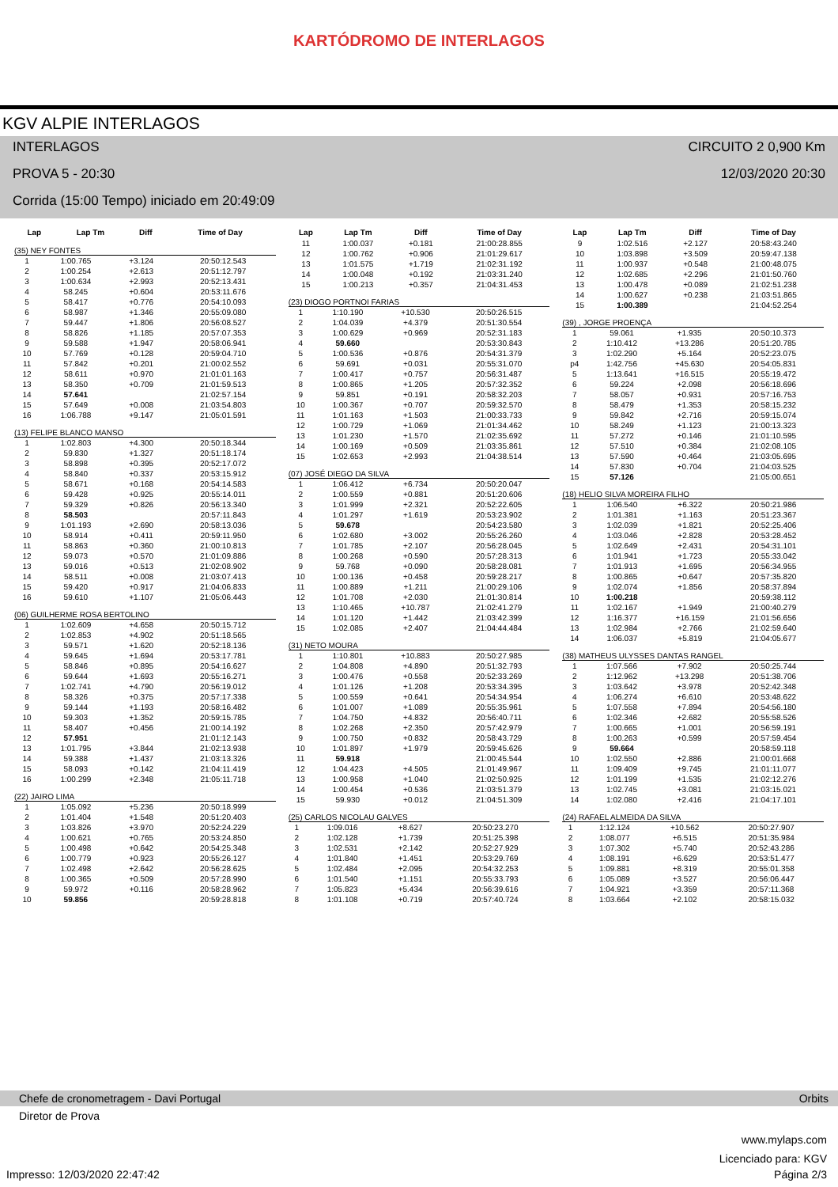KARTÓDROMO DE INTERLAGOS
KGV ALPIE INTERLAGOS
INTERLAGOS CIRCUITO 2 0,900 Km
PROVA 5 - 20:30 12/03/2020 20:30
Corrida (15:00 Tempo) iniciado em 20:49:09
| Lap | Lap Tm | Diff | Time of Day |
| --- | --- | --- | --- |
(35) NEY FONTES
| 1 | 1:00.765 | +3.124 | 20:50:12.543 |
| 2 | 1:00.254 | +2.613 | 20:51:12.797 |
| 3 | 1:00.634 | +2.993 | 20:52:13.431 |
| 4 | 58.245 | +0.604 | 20:53:11.676 |
| 5 | 58.417 | +0.776 | 20:54:10.093 |
| 6 | 58.987 | +1.346 | 20:55:09.080 |
| 7 | 59.447 | +1.806 | 20:56:08.527 |
| 8 | 58.826 | +1.185 | 20:57:07.353 |
| 9 | 59.588 | +1.947 | 20:58:06.941 |
| 10 | 57.769 | +0.128 | 20:59:04.710 |
| 11 | 57.842 | +0.201 | 21:00:02.552 |
| 12 | 58.611 | +0.970 | 21:01:01.163 |
| 13 | 58.350 | +0.709 | 21:01:59.513 |
| 14 | 57.641 | | 21:02:57.154 |
| 15 | 57.649 | +0.008 | 21:03:54.803 |
| 16 | 1:06.788 | +9.147 | 21:05:01.591 |
(13) FELIPE BLANCO MANSO
| 1 | 1:02.803 | +4.300 | 20:50:18.344 |
| 2 | 59.830 | +1.327 | 20:51:18.174 |
| 3 | 58.898 | +0.395 | 20:52:17.072 |
| 4 | 58.840 | +0.337 | 20:53:15.912 |
| 5 | 58.671 | +0.168 | 20:54:14.583 |
| 6 | 59.428 | +0.925 | 20:55:14.011 |
| 7 | 59.329 | +0.826 | 20:56:13.340 |
| 8 | 58.503 | | 20:57:11.843 |
| 9 | 1:01.193 | +2.690 | 20:58:13.036 |
| 10 | 58.914 | +0.411 | 20:59:11.950 |
| 11 | 58.863 | +0.360 | 21:00:10.813 |
| 12 | 59.073 | +0.570 | 21:01:09.886 |
| 13 | 59.016 | +0.513 | 21:02:08.902 |
| 14 | 58.511 | +0.008 | 21:03:07.413 |
| 15 | 59.420 | +0.917 | 21:04:06.833 |
| 16 | 59.610 | +1.107 | 21:05:06.443 |
(06) GUILHERME ROSA BERTOLINO
| 1 | 1:02.609 | +4.658 | 20:50:15.712 |
| 2 | 1:02.853 | +4.902 | 20:51:18.565 |
| 3 | 59.571 | +1.620 | 20:52:18.136 |
| 4 | 59.645 | +1.694 | 20:53:17.781 |
| 5 | 58.846 | +0.895 | 20:54:16.627 |
| 6 | 59.644 | +1.693 | 20:55:16.271 |
| 7 | 1:02.741 | +4.790 | 20:56:19.012 |
| 8 | 58.326 | +0.375 | 20:57:17.338 |
| 9 | 59.144 | +1.193 | 20:58:16.482 |
| 10 | 59.303 | +1.352 | 20:59:15.785 |
| 11 | 58.407 | +0.456 | 21:00:14.192 |
| 12 | 57.951 | | 21:01:12.143 |
| 13 | 1:01.795 | +3.844 | 21:02:13.938 |
| 14 | 59.388 | +1.437 | 21:03:13.326 |
| 15 | 58.093 | +0.142 | 21:04:11.419 |
| 16 | 1:00.299 | +2.348 | 21:05:11.718 |
(22) JAIRO LIMA
| 1 | 1:05.092 | +5.236 | 20:50:18.999 |
| 2 | 1:01.404 | +1.548 | 20:51:20.403 |
| 3 | 1:03.826 | +3.970 | 20:52:24.229 |
| 4 | 1:00.621 | +0.765 | 20:53:24.850 |
| 5 | 1:00.498 | +0.642 | 20:54:25.348 |
| 6 | 1:00.779 | +0.923 | 20:55:26.127 |
| 7 | 1:02.498 | +2.642 | 20:56:28.625 |
| 8 | 1:00.365 | +0.509 | 20:57:28.990 |
| 9 | 59.972 | +0.116 | 20:58:28.962 |
| 10 | 59.856 | | 20:59:28.818 |
| Lap | Lap Tm | Diff | Time of Day |
| --- | --- | --- | --- |
| 11 | 1:00.037 | +0.181 | 21:00:28.855 |
| 12 | 1:00.762 | +0.906 | 21:01:29.617 |
| 13 | 1:01.575 | +1.719 | 21:02:31.192 |
| 14 | 1:00.048 | +0.192 | 21:03:31.240 |
| 15 | 1:00.213 | +0.357 | 21:04:31.453 |
(23) DIOGO PORTNOI FARIAS
| 1 | 1:10.190 | +10.530 | 20:50:26.515 |
| 2 | 1:04.039 | +4.379 | 20:51:30.554 |
| 3 | 1:00.629 | +0.969 | 20:52:31.183 |
| 4 | 59.660 | | 20:53:30.843 |
| 5 | 1:00.536 | +0.876 | 20:54:31.379 |
| 6 | 59.691 | +0.031 | 20:55:31.070 |
| 7 | 1:00.417 | +0.757 | 20:56:31.487 |
| 8 | 1:00.865 | +1.205 | 20:57:32.352 |
| 9 | 59.851 | +0.191 | 20:58:32.203 |
| 10 | 1:00.367 | +0.707 | 20:59:32.570 |
| 11 | 1:01.163 | +1.503 | 21:00:33.733 |
| 12 | 1:00.729 | +1.069 | 21:01:34.462 |
| 13 | 1:01.230 | +1.570 | 21:02:35.692 |
| 14 | 1:00.169 | +0.509 | 21:03:35.861 |
| 15 | 1:02.653 | +2.993 | 21:04:38.514 |
(07) JOSÉ DIEGO DA SILVA
| 1 | 1:06.412 | +6.734 | 20:50:20.047 |
| 2 | 1:00.559 | +0.881 | 20:51:20.606 |
| 3 | 1:01.999 | +2.321 | 20:52:22.605 |
| 4 | 1:01.297 | +1.619 | 20:53:23.902 |
| 5 | 59.678 | | 20:54:23.580 |
| 6 | 1:02.680 | +3.002 | 20:55:26.260 |
| 7 | 1:01.785 | +2.107 | 20:56:28.045 |
| 8 | 1:00.268 | +0.590 | 20:57:28.313 |
| 9 | 59.768 | +0.090 | 20:58:28.081 |
| 10 | 1:00.136 | +0.458 | 20:59:28.217 |
| 11 | 1:00.889 | +1.211 | 21:00:29.106 |
| 12 | 1:01.708 | +2.030 | 21:01:30.814 |
| 13 | 1:10.465 | +10.787 | 21:02:41.279 |
| 14 | 1:01.120 | +1.442 | 21:03:42.399 |
| 15 | 1:02.085 | +2.407 | 21:04:44.484 |
(31) NETO MOURA
| 1 | 1:10.801 | +10.883 | 20:50:27.985 |
| 2 | 1:04.808 | +4.890 | 20:51:32.793 |
| 3 | 1:00.476 | +0.558 | 20:52:33.269 |
| 4 | 1:01.126 | +1.208 | 20:53:34.395 |
| 5 | 1:00.559 | +0.641 | 20:54:34.954 |
| 6 | 1:01.007 | +1.089 | 20:55:35.961 |
| 7 | 1:04.750 | +4.832 | 20:56:40.711 |
| 8 | 1:02.268 | +2.350 | 20:57:42.979 |
| 9 | 1:00.750 | +0.832 | 20:58:43.729 |
| 10 | 1:01.897 | +1.979 | 20:59:45.626 |
| 11 | 59.918 | | 21:00:45.544 |
| 12 | 1:04.423 | +4.505 | 21:01:49.967 |
| 13 | 1:00.958 | +1.040 | 21:02:50.925 |
| 14 | 1:00.454 | +0.536 | 21:03:51.379 |
| 15 | 59.930 | +0.012 | 21:04:51.309 |
(25) CARLOS NICOLAU GALVES
| 1 | 1:09.016 | +8.627 | 20:50:23.270 |
| 2 | 1:02.128 | +1.739 | 20:51:25.398 |
| 3 | 1:02.531 | +2.142 | 20:52:27.929 |
| 4 | 1:01.840 | +1.451 | 20:53:29.769 |
| 5 | 1:02.484 | +2.095 | 20:54:32.253 |
| 6 | 1:01.540 | +1.151 | 20:55:33.793 |
| 7 | 1:05.823 | +5.434 | 20:56:39.616 |
| 8 | 1:01.108 | +0.719 | 20:57:40.724 |
| Lap | Lap Tm | Diff | Time of Day |
| --- | --- | --- | --- |
| 9 | 1:02.516 | +2.127 | 20:58:43.240 |
| 10 | 1:03.898 | +3.509 | 20:59:47.138 |
| 11 | 1:00.937 | +0.548 | 21:00:48.075 |
| 12 | 1:02.685 | +2.296 | 21:01:50.760 |
| 13 | 1:00.478 | +0.089 | 21:02:51.238 |
| 14 | 1:00.627 | +0.238 | 21:03:51.865 |
| 15 | 1:00.389 | | 21:04:52.254 |
(39) , JORGE PROENÇA
| 1 | 59.061 | +1.935 | 20:50:10.373 |
| 2 | 1:10.412 | +13.286 | 20:51:20.785 |
| 3 | 1:02.290 | +5.164 | 20:52:23.075 |
| p4 | 1:42.756 | +45.630 | 20:54:05.831 |
| 5 | 1:13.641 | +16.515 | 20:55:19.472 |
| 6 | 59.224 | +2.098 | 20:56:18.696 |
| 7 | 58.057 | +0.931 | 20:57:16.753 |
| 8 | 58.479 | +1.353 | 20:58:15.232 |
| 9 | 59.842 | +2.716 | 20:59:15.074 |
| 10 | 58.249 | +1.123 | 21:00:13.323 |
| 11 | 57.272 | +0.146 | 21:01:10.595 |
| 12 | 57.510 | +0.384 | 21:02:08.105 |
| 13 | 57.590 | +0.464 | 21:03:05.695 |
| 14 | 57.830 | +0.704 | 21:04:03.525 |
| 15 | 57.126 | | 21:05:00.651 |
(18) HELIO SILVA MOREIRA FILHO
| 1 | 1:06.540 | +6.322 | 20:50:21.986 |
| 2 | 1:01.381 | +1.163 | 20:51:23.367 |
| 3 | 1:02.039 | +1.821 | 20:52:25.406 |
| 4 | 1:03.046 | +2.828 | 20:53:28.452 |
| 5 | 1:02.649 | +2.431 | 20:54:31.101 |
| 6 | 1:01.941 | +1.723 | 20:55:33.042 |
| 7 | 1:01.913 | +1.695 | 20:56:34.955 |
| 8 | 1:00.865 | +0.647 | 20:57:35.820 |
| 9 | 1:02.074 | +1.856 | 20:58:37.894 |
| 10 | 1:00.218 | | 20:59:38.112 |
| 11 | 1:02.167 | +1.949 | 21:00:40.279 |
| 12 | 1:16.377 | +16.159 | 21:01:56.656 |
| 13 | 1:02.984 | +2.766 | 21:02:59.640 |
| 14 | 1:06.037 | +5.819 | 21:04:05.677 |
(38) MATHEUS ULYSSES DANTAS RANGEL
| 1 | 1:07.566 | +7.902 | 20:50:25.744 |
| 2 | 1:12.962 | +13.298 | 20:51:38.706 |
| 3 | 1:03.642 | +3.978 | 20:52:42.348 |
| 4 | 1:06.274 | +6.610 | 20:53:48.622 |
| 5 | 1:07.558 | +7.894 | 20:54:56.180 |
| 6 | 1:02.346 | +2.682 | 20:55:58.526 |
| 7 | 1:00.665 | +1.001 | 20:56:59.191 |
| 8 | 1:00.263 | +0.599 | 20:57:59.454 |
| 9 | 59.664 | | 20:58:59.118 |
| 10 | 1:02.550 | +2.886 | 21:00:01.668 |
| 11 | 1:09.409 | +9.745 | 21:01:11.077 |
| 12 | 1:01.199 | +1.535 | 21:02:12.276 |
| 13 | 1:02.745 | +3.081 | 21:03:15.021 |
| 14 | 1:02.080 | +2.416 | 21:04:17.101 |
(24) RAFAEL ALMEIDA DA SILVA
| 1 | 1:12.124 | +10.562 | 20:50:27.907 |
| 2 | 1:08.077 | +6.515 | 20:51:35.984 |
| 3 | 1:07.302 | +5.740 | 20:52:43.286 |
| 4 | 1:08.191 | +6.629 | 20:53:51.477 |
| 5 | 1:09.881 | +8.319 | 20:55:01.358 |
| 6 | 1:05.089 | +3.527 | 20:56:06.447 |
| 7 | 1:04.921 | +3.359 | 20:57:11.368 |
| 8 | 1:03.664 | +2.102 | 20:58:15.032 |
Chefe de cronometragem - Davi Portugal Orbits
Diretor de Prova
www.mylaps.com
Licenciado para: KGV
Impresso: 12/03/2020 22:47:42 Página 2/3